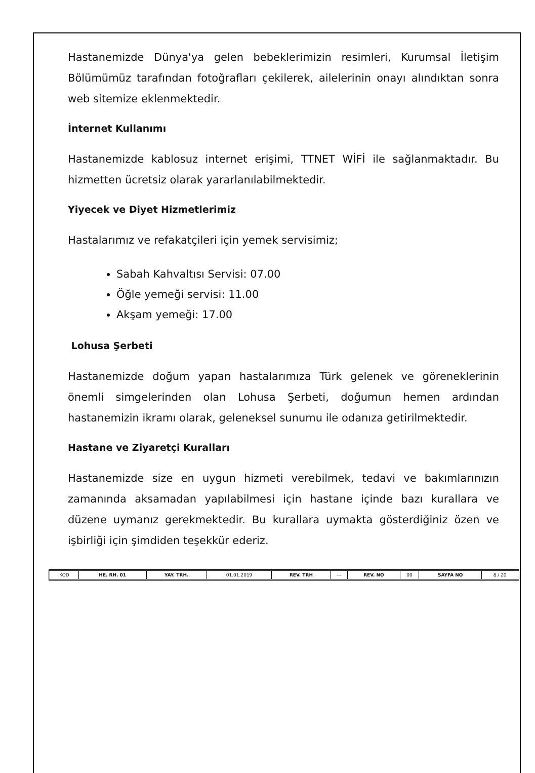Hastanemizde Dünya'ya gelen bebeklerimizin resimleri, Kurumsal İletişim Bölümümüz tarafından fotoğrafları çekilerek, ailelerinin onayı alındıktan sonra web sitemize eklenmektedir.
İnternet Kullanımı
Hastanemizde kablosuz internet erişimi, TTNET WİFİ ile sağlanmaktadır. Bu hizmetten ücretsiz olarak yararlanılabilmektedir.
Yiyecek ve Diyet Hizmetlerimiz
Hastalarımız ve refakatçileri için yemek servisimiz;
Sabah Kahvaltısı Servisi: 07.00
Öğle yemeği servisi: 11.00
Akşam yemeği: 17.00
Lohusa Şerbeti
Hastanemizde doğum yapan hastalarımıza Türk gelenek ve göreneklerinin önemli simgelerinden olan Lohusa Şerbeti, doğumun hemen ardından hastanemizin ikramı olarak, geleneksel sunumu ile odanıza getirilmektedir.
Hastane ve Ziyaretçi Kuralları
Hastanemizde size en uygun hizmeti verebilmek, tedavi ve bakımlarınızın zamanında aksamadan yapılabilmesi için hastane içinde bazı kurallara ve düzene uymanız gerekmektedir. Bu kurallara uymakta gösterdiğiniz özen ve işbirliği için şimdiden teşekkür ederiz.
| KOD | HE. RH. 01 | YAY. TRH. | 01.01.2019 | REV. TRH | --- | REV. NO | 00 | SAYFA NO | 8 / 20 |